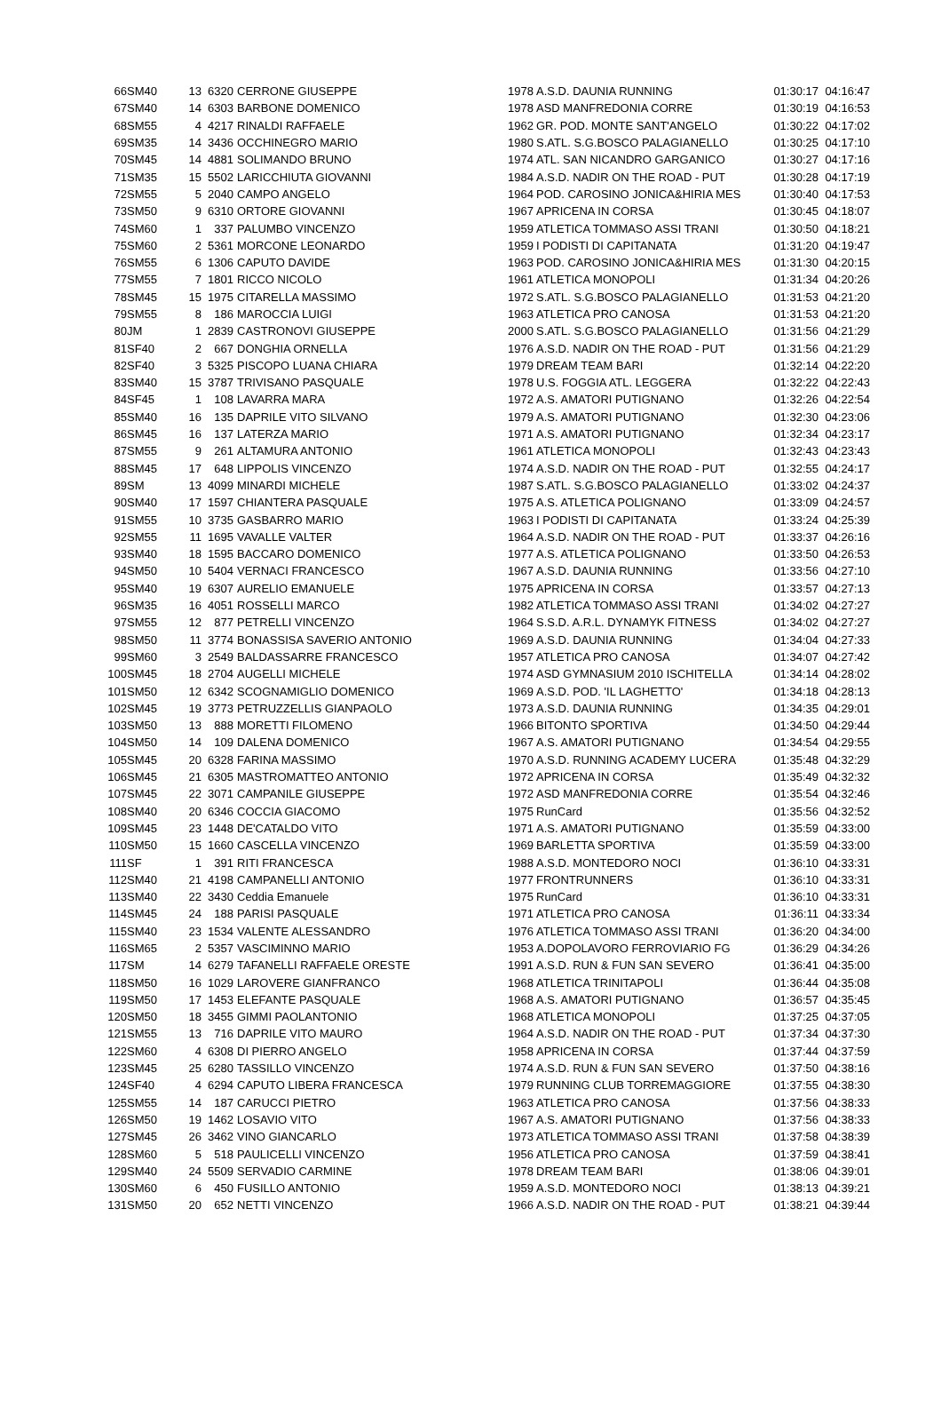| 66 | SM40 | 13 | 6320 | CERRONE GIUSEPPE | 1978 | A.S.D. DAUNIA RUNNING | 01:30:17 | 04:16:47 |
| 67 | SM40 | 14 | 6303 | BARBONE DOMENICO | 1978 | ASD MANFREDONIA CORRE | 01:30:19 | 04:16:53 |
| 68 | SM55 | 4 | 4217 | RINALDI RAFFAELE | 1962 | GR. POD. MONTE SANT'ANGELO | 01:30:22 | 04:17:02 |
| 69 | SM35 | 14 | 3436 | OCCHINEGRO MARIO | 1980 | S.ATL. S.G.BOSCO PALAGIANELLO | 01:30:25 | 04:17:10 |
| 70 | SM45 | 14 | 4881 | SOLIMANDO BRUNO | 1974 | ATL. SAN NICANDRO GARGANICO | 01:30:27 | 04:17:16 |
| 71 | SM35 | 15 | 5502 | LARICCHIUTA GIOVANNI | 1984 | A.S.D. NADIR ON THE ROAD - PUT | 01:30:28 | 04:17:19 |
| 72 | SM55 | 5 | 2040 | CAMPO ANGELO | 1964 | POD. CAROSINO JONICA&HIRIA MES | 01:30:40 | 04:17:53 |
| 73 | SM50 | 9 | 6310 | ORTORE GIOVANNI | 1967 | APRICENA IN CORSA | 01:30:45 | 04:18:07 |
| 74 | SM60 | 1 | 337 | PALUMBO VINCENZO | 1959 | ATLETICA TOMMASO ASSI TRANI | 01:30:50 | 04:18:21 |
| 75 | SM60 | 2 | 5361 | MORCONE LEONARDO | 1959 | I PODISTI DI CAPITANATA | 01:31:20 | 04:19:47 |
| 76 | SM55 | 6 | 1306 | CAPUTO DAVIDE | 1963 | POD. CAROSINO JONICA&HIRIA MES | 01:31:30 | 04:20:15 |
| 77 | SM55 | 7 | 1801 | RICCO NICOLO | 1961 | ATLETICA MONOPOLI | 01:31:34 | 04:20:26 |
| 78 | SM45 | 15 | 1975 | CITARELLA MASSIMO | 1972 | S.ATL. S.G.BOSCO PALAGIANELLO | 01:31:53 | 04:21:20 |
| 79 | SM55 | 8 | 186 | MAROCCIA LUIGI | 1963 | ATLETICA PRO CANOSA | 01:31:53 | 04:21:20 |
| 80 | JM | 1 | 2839 | CASTRONOVI GIUSEPPE | 2000 | S.ATL. S.G.BOSCO PALAGIANELLO | 01:31:56 | 04:21:29 |
| 81 | SF40 | 2 | 667 | DONGHIA ORNELLA | 1976 | A.S.D. NADIR ON THE ROAD - PUT | 01:31:56 | 04:21:29 |
| 82 | SF40 | 3 | 5325 | PISCOPO LUANA CHIARA | 1979 | DREAM TEAM BARI | 01:32:14 | 04:22:20 |
| 83 | SM40 | 15 | 3787 | TRIVISANO PASQUALE | 1978 | U.S. FOGGIA ATL. LEGGERA | 01:32:22 | 04:22:43 |
| 84 | SF45 | 1 | 108 | LAVARRA MARA | 1972 | A.S. AMATORI PUTIGNANO | 01:32:26 | 04:22:54 |
| 85 | SM40 | 16 | 135 | DAPRILE VITO SILVANO | 1979 | A.S. AMATORI PUTIGNANO | 01:32:30 | 04:23:06 |
| 86 | SM45 | 16 | 137 | LATERZA MARIO | 1971 | A.S. AMATORI PUTIGNANO | 01:32:34 | 04:23:17 |
| 87 | SM55 | 9 | 261 | ALTAMURA ANTONIO | 1961 | ATLETICA MONOPOLI | 01:32:43 | 04:23:43 |
| 88 | SM45 | 17 | 648 | LIPPOLIS VINCENZO | 1974 | A.S.D. NADIR ON THE ROAD - PUT | 01:32:55 | 04:24:17 |
| 89 | SM | 13 | 4099 | MINARDI MICHELE | 1987 | S.ATL. S.G.BOSCO PALAGIANELLO | 01:33:02 | 04:24:37 |
| 90 | SM40 | 17 | 1597 | CHIANTERA PASQUALE | 1975 | A.S. ATLETICA POLIGNANO | 01:33:09 | 04:24:57 |
| 91 | SM55 | 10 | 3735 | GASBARRO MARIO | 1963 | I PODISTI DI CAPITANATA | 01:33:24 | 04:25:39 |
| 92 | SM55 | 11 | 1695 | VAVALLE VALTER | 1964 | A.S.D. NADIR ON THE ROAD - PUT | 01:33:37 | 04:26:16 |
| 93 | SM40 | 18 | 1595 | BACCARO DOMENICO | 1977 | A.S. ATLETICA POLIGNANO | 01:33:50 | 04:26:53 |
| 94 | SM50 | 10 | 5404 | VERNACI FRANCESCO | 1967 | A.S.D. DAUNIA RUNNING | 01:33:56 | 04:27:10 |
| 95 | SM40 | 19 | 6307 | AURELIO EMANUELE | 1975 | APRICENA IN CORSA | 01:33:57 | 04:27:13 |
| 96 | SM35 | 16 | 4051 | ROSSELLI MARCO | 1982 | ATLETICA TOMMASO ASSI TRANI | 01:34:02 | 04:27:27 |
| 97 | SM55 | 12 | 877 | PETRELLI VINCENZO | 1964 | S.S.D. A.R.L. DYNAMYK FITNESS | 01:34:02 | 04:27:27 |
| 98 | SM50 | 11 | 3774 | BONASSISA SAVERIO ANTONIO | 1969 | A.S.D. DAUNIA RUNNING | 01:34:04 | 04:27:33 |
| 99 | SM60 | 3 | 2549 | BALDASSARRE FRANCESCO | 1957 | ATLETICA PRO CANOSA | 01:34:07 | 04:27:42 |
| 100 | SM45 | 18 | 2704 | AUGELLI MICHELE | 1974 | ASD GYMNASIUM 2010 ISCHITELLA | 01:34:14 | 04:28:02 |
| 101 | SM50 | 12 | 6342 | SCOGNAMIGLIO DOMENICO | 1969 | A.S.D. POD. 'IL LAGHETTO' | 01:34:18 | 04:28:13 |
| 102 | SM45 | 19 | 3773 | PETRUZZELLIS GIANPAOLO | 1973 | A.S.D. DAUNIA RUNNING | 01:34:35 | 04:29:01 |
| 103 | SM50 | 13 | 888 | MORETTI FILOMENO | 1966 | BITONTO SPORTIVA | 01:34:50 | 04:29:44 |
| 104 | SM50 | 14 | 109 | DALENA DOMENICO | 1967 | A.S. AMATORI PUTIGNANO | 01:34:54 | 04:29:55 |
| 105 | SM45 | 20 | 6328 | FARINA MASSIMO | 1970 | A.S.D. RUNNING ACADEMY LUCERA | 01:35:48 | 04:32:29 |
| 106 | SM45 | 21 | 6305 | MASTROMATTEO ANTONIO | 1972 | APRICENA IN CORSA | 01:35:49 | 04:32:32 |
| 107 | SM45 | 22 | 3071 | CAMPANILE GIUSEPPE | 1972 | ASD MANFREDONIA CORRE | 01:35:54 | 04:32:46 |
| 108 | SM40 | 20 | 6346 | COCCIA GIACOMO | 1975 | RunCard | 01:35:56 | 04:32:52 |
| 109 | SM45 | 23 | 1448 | DE'CATALDO VITO | 1971 | A.S. AMATORI PUTIGNANO | 01:35:59 | 04:33:00 |
| 110 | SM50 | 15 | 1660 | CASCELLA VINCENZO | 1969 | BARLETTA SPORTIVA | 01:35:59 | 04:33:00 |
| 111 | SF | 1 | 391 | RITI FRANCESCA | 1988 | A.S.D. MONTEDORO NOCI | 01:36:10 | 04:33:31 |
| 112 | SM40 | 21 | 4198 | CAMPANELLI ANTONIO | 1977 | FRONTRUNNERS | 01:36:10 | 04:33:31 |
| 113 | SM40 | 22 | 3430 | Ceddia Emanuele | 1975 | RunCard | 01:36:10 | 04:33:31 |
| 114 | SM45 | 24 | 188 | PARISI PASQUALE | 1971 | ATLETICA PRO CANOSA | 01:36:11 | 04:33:34 |
| 115 | SM40 | 23 | 1534 | VALENTE ALESSANDRO | 1976 | ATLETICA TOMMASO ASSI TRANI | 01:36:20 | 04:34:00 |
| 116 | SM65 | 2 | 5357 | VASCIMINNO MARIO | 1953 | A.DOPOLAVORO FERROVIARIO FG | 01:36:29 | 04:34:26 |
| 117 | SM | 14 | 6279 | TAFANELLI RAFFAELE ORESTE | 1991 | A.S.D. RUN & FUN SAN SEVERO | 01:36:41 | 04:35:00 |
| 118 | SM50 | 16 | 1029 | LAROVERE GIANFRANCO | 1968 | ATLETICA TRINITAPOLI | 01:36:44 | 04:35:08 |
| 119 | SM50 | 17 | 1453 | ELEFANTE PASQUALE | 1968 | A.S. AMATORI PUTIGNANO | 01:36:57 | 04:35:45 |
| 120 | SM50 | 18 | 3455 | GIMMI PAOLANTONIO | 1968 | ATLETICA MONOPOLI | 01:37:25 | 04:37:05 |
| 121 | SM55 | 13 | 716 | DAPRILE VITO MAURO | 1964 | A.S.D. NADIR ON THE ROAD - PUT | 01:37:34 | 04:37:30 |
| 122 | SM60 | 4 | 6308 | DI PIERRO ANGELO | 1958 | APRICENA IN CORSA | 01:37:44 | 04:37:59 |
| 123 | SM45 | 25 | 6280 | TASSILLO VINCENZO | 1974 | A.S.D. RUN & FUN SAN SEVERO | 01:37:50 | 04:38:16 |
| 124 | SF40 | 4 | 6294 | CAPUTO LIBERA FRANCESCA | 1979 | RUNNING CLUB TORREMAGGIORE | 01:37:55 | 04:38:30 |
| 125 | SM55 | 14 | 187 | CARUCCI PIETRO | 1963 | ATLETICA PRO CANOSA | 01:37:56 | 04:38:33 |
| 126 | SM50 | 19 | 1462 | LOSAVIO VITO | 1967 | A.S. AMATORI PUTIGNANO | 01:37:56 | 04:38:33 |
| 127 | SM45 | 26 | 3462 | VINO GIANCARLO | 1973 | ATLETICA TOMMASO ASSI TRANI | 01:37:58 | 04:38:39 |
| 128 | SM60 | 5 | 518 | PAULICELLI VINCENZO | 1956 | ATLETICA PRO CANOSA | 01:37:59 | 04:38:41 |
| 129 | SM40 | 24 | 5509 | SERVADIO CARMINE | 1978 | DREAM TEAM BARI | 01:38:06 | 04:39:01 |
| 130 | SM60 | 6 | 450 | FUSILLO ANTONIO | 1959 | A.S.D. MONTEDORO NOCI | 01:38:13 | 04:39:21 |
| 131 | SM50 | 20 | 652 | NETTI VINCENZO | 1966 | A.S.D. NADIR ON THE ROAD - PUT | 01:38:21 | 04:39:44 |